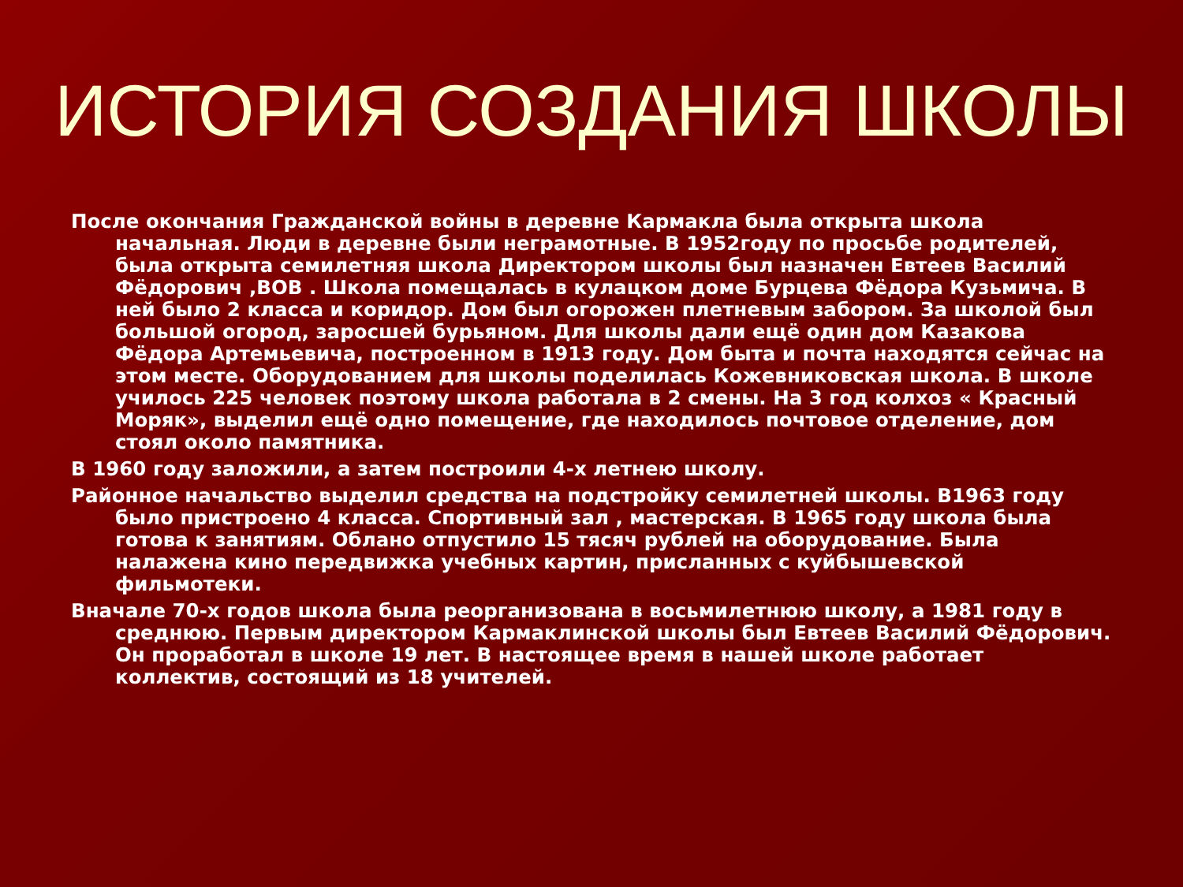ИСТОРИЯ СОЗДАНИЯ ШКОЛЫ
После окончания Гражданской войны в деревне Кармакла была открыта школа начальная. Люди в деревне были неграмотные. В 1952году по просьбе родителей, была открыта семилетняя школа Директором школы был назначен Евтеев Василий Фёдорович ,ВОВ . Школа помещалась в кулацком доме Бурцева Фёдора Кузьмича. В ней было 2 класса и коридор. Дом был огорожен плетневым забором. За школой был большой огород, заросшей бурьяном. Для школы дали ещё один дом Казакова Фёдора Артемьевича, построенном в 1913 году. Дом быта и почта находятся сейчас на этом месте. Оборудованием для школы поделилась Кожевниковская школа. В школе училось 225 человек поэтому школа работала в 2 смены. На 3 год колхоз « Красный Моряк», выделил ещё одно помещение, где находилось почтовое отделение, дом стоял около памятника.
В 1960 году заложили, а затем построили 4-х летнею школу.
Районное начальство выделил средства на подстройку семилетней школы. В1963 году было пристроено 4 класса. Спортивный зал , мастерская. В 1965 году школа была готова к занятиям. Облано отпустило 15 тясяч рублей на оборудование. Была налажена кино передвижка учебных картин, присланных с куйбышевской фильмотеки.
Вначале 70-х годов школа была реорганизована в восьмилетнюю школу, а 1981 году в среднюю. Первым директором Кармаклинской школы был Евтеев Василий Фёдорович. Он проработал в школе 19 лет. В настоящее время в нашей школе работает коллектив, состоящий из 18 учителей.